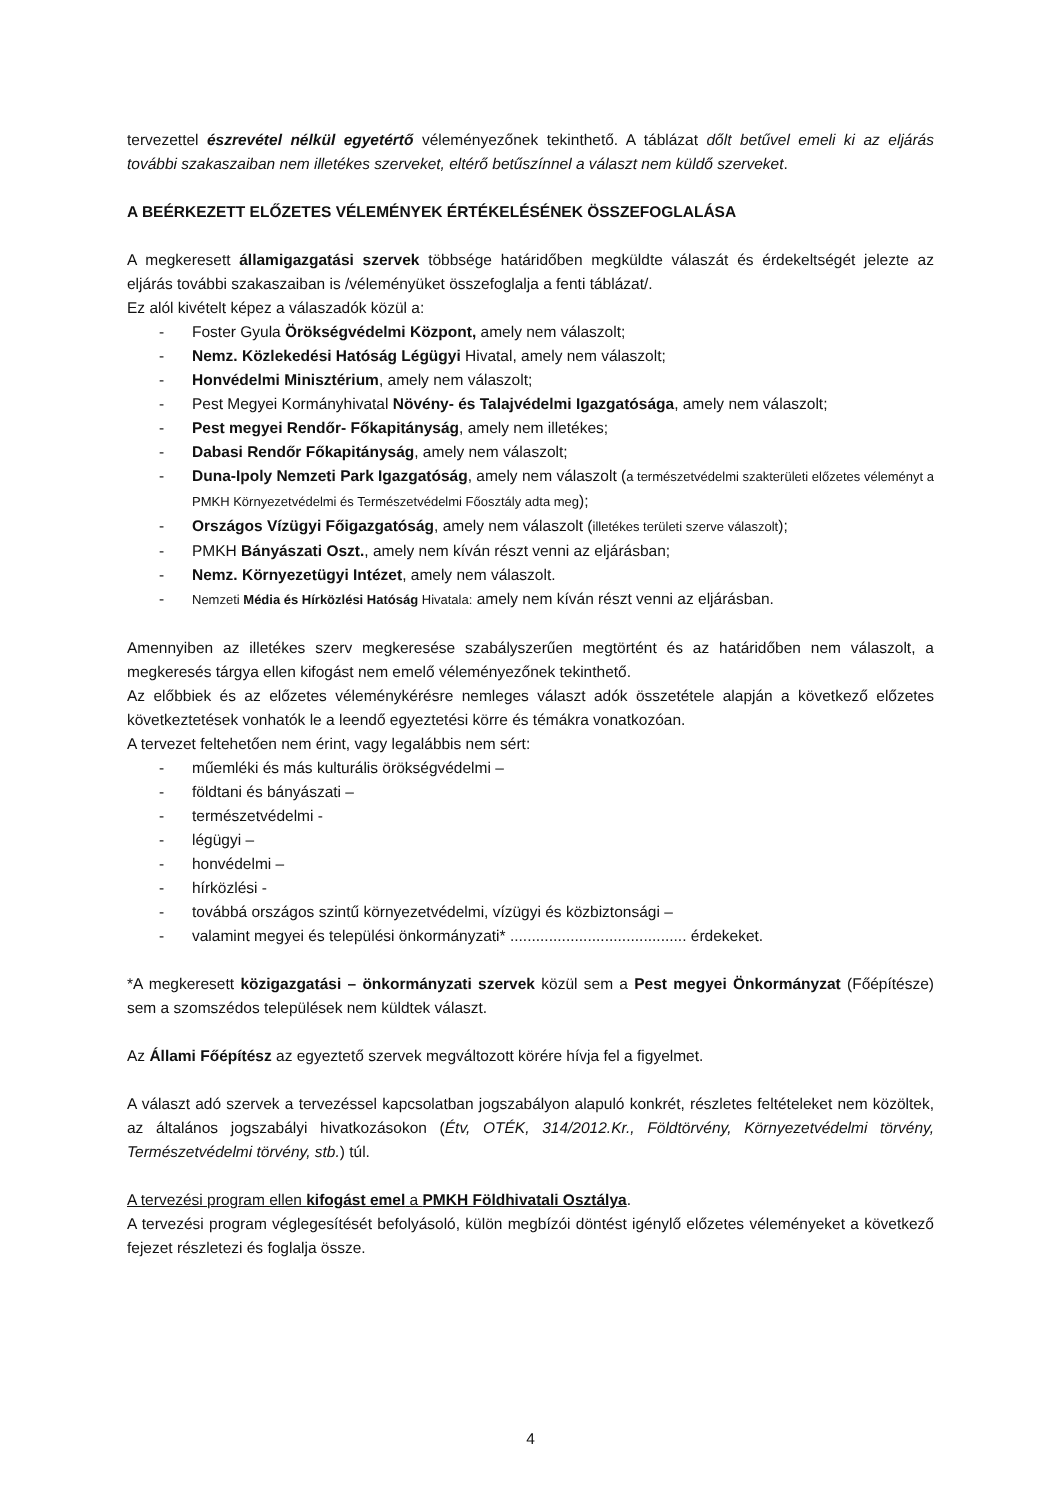tervezettel észrevétel nélkül egyetértő véleményezőnek tekinthető. A táblázat dőlt betűvel emeli ki az eljárás további szakaszaiban nem illetékes szerveket, eltérő betűszínnel a választ nem küldő szerveket.
A BEÉRKEZETT ELŐZETES VÉLEMÉNYEK ÉRTÉKELÉSÉNEK ÖSSZEFOGLALÁSA
A megkeresett államigazgatási szervek többsége határidőben megküldte válaszát és érdekeltségét jelezte az eljárás további szakaszaiban is /véleményüket összefoglalja a fenti táblázat/.
Ez alól kivételt képez a válaszadók közül a:
- Foster Gyula Örökségvédelmi Központ, amely nem válaszolt;
- Nemz. Közlekedési Hatóság Légügyi Hivatal, amely nem válaszolt;
- Honvédelmi Minisztérium, amely nem válaszolt;
- Pest Megyei Kormányhivatal Növény- és Talajvédelmi Igazgatósága, amely nem válaszolt;
- Pest megyei Rendőr- Főkapitányság, amely nem illetékes;
- Dabasi Rendőr Főkapitányság, amely nem válaszolt;
- Duna-Ipoly Nemzeti Park Igazgatóság, amely nem válaszolt (a természetvédelmi szakterületi előzetes véleményt a PMKH Környezetvédelmi és Természetvédelmi Főosztály adta meg);
- Országos Vízügyi Főigazgatóság, amely nem válaszolt (illetékes területi szerve válaszolt);
- PMKH Bányászati Oszt., amely nem kíván részt venni az eljárásban;
- Nemz. Környezetügyi Intézet, amely nem válaszolt.
- Nemzeti Média és Hírközlési Hatóság Hivatala: amely nem kíván részt venni az eljárásban.
Amennyiben az illetékes szerv megkeresése szabályszerűen megtörtént és az határidőben nem válaszolt, a megkeresés tárgya ellen kifogást nem emelő véleményezőnek tekinthető.
Az előbbiek és az előzetes véleménykérésre nemleges választ adók összetétele alapján a következő előzetes következtetések vonhatók le a leendő egyeztetési körre és témákra vonatkozóan.
A tervezet feltehetően nem érint, vagy legalábbis nem sért:
- műemléki és más kulturális örökségvédelmi –
- földtani és bányászati –
- természetvédelmi -
- légügyi –
- honvédelmi –
- hírközlési -
- továbbá országos szintű környezetvédelmi, vízügyi és közbiztonsági –
- valamint megyei és települési önkormányzati* ......................................... érdekeket.
*A megkeresett közigazgatási – önkormányzati szervek közül sem a Pest megyei Önkormányzat (Főépítésze) sem a szomszédos települések nem küldtek választ.
Az Állami Főépítész az egyeztető szervek megváltozott körére hívja fel a figyelmet.
A választ adó szervek a tervezéssel kapcsolatban jogszabályon alapuló konkrét, részletes feltételeket nem közöltek, az általános jogszabályi hivatkozásokon (Étv, OTÉK, 314/2012.Kr., Földtörvény, Környezetvédelmi törvény, Természetvédelmi törvény, stb.) túl.
A tervezési program ellen kifogást emel a PMKH Földhivatali Osztálya.
A tervezési program véglegesítését befolyásoló, külön megbízói döntést igénylő előzetes véleményeket a következő fejezet részletezi és foglalja össze.
4